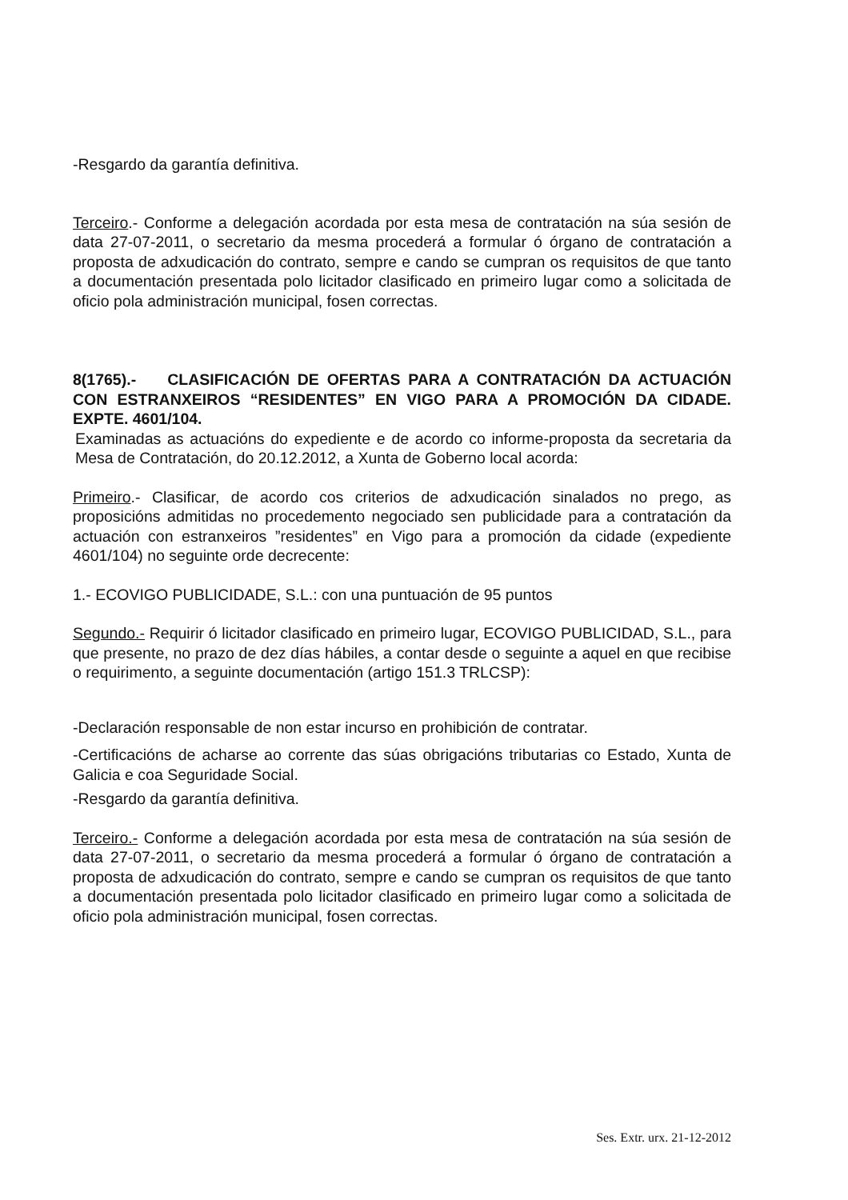-Resgardo da garantía definitiva.
Terceiro.- Conforme a delegación acordada por esta mesa de contratación na súa sesión de data 27-07-2011, o secretario da mesma procederá a formular ó órgano de contratación a proposta de adxudicación do contrato, sempre e cando se cumpran os requisitos de que tanto a documentación presentada polo licitador clasificado en primeiro lugar como a solicitada de oficio pola administración municipal, fosen correctas.
8(1765).- CLASIFICACIÓN DE OFERTAS PARA A CONTRATACIÓN DA ACTUACIÓN CON ESTRANXEIROS “RESIDENTES” EN VIGO PARA A PROMOCIÓN DA CIDADE. EXPTE. 4601/104.
Examinadas as actuacións do expediente e de acordo co informe-proposta da secretaria da Mesa de Contratación, do 20.12.2012, a Xunta de Goberno local acorda:
Primeiro.- Clasificar, de acordo cos criterios de adxudicación sinalados no prego, as proposicións admitidas no procedemento negociado sen publicidade para a contratación da actuación con estranxeiros ”residentes” en Vigo para a promoción da cidade (expediente 4601/104) no seguinte orde decrecente:
1.- ECOVIGO PUBLICIDADE, S.L.: con una puntuación de 95 puntos
Segundo.- Requirir ó licitador clasificado en primeiro lugar, ECOVIGO PUBLICIDAD, S.L., para que presente, no prazo de dez días hábiles, a contar desde o seguinte a aquel en que recibise o requirimento, a seguinte documentación (artigo 151.3 TRLCSP):
-Declaración responsable de non estar incurso en prohibición de contratar.
-Certificacións de acharse ao corrente das súas obrigacións tributarias co Estado, Xunta de Galicia e coa Seguridade Social.
-Resgardo da garantía definitiva.
Terceiro.- Conforme a delegación acordada por esta mesa de contratación na súa sesión de data 27-07-2011, o secretario da mesma procederá a formular ó órgano de contratación a proposta de adxudicación do contrato, sempre e cando se cumpran os requisitos de que tanto a documentación presentada polo licitador clasificado en primeiro lugar como a solicitada de oficio pola administración municipal, fosen correctas.
Ses. Extr. urx. 21-12-2012